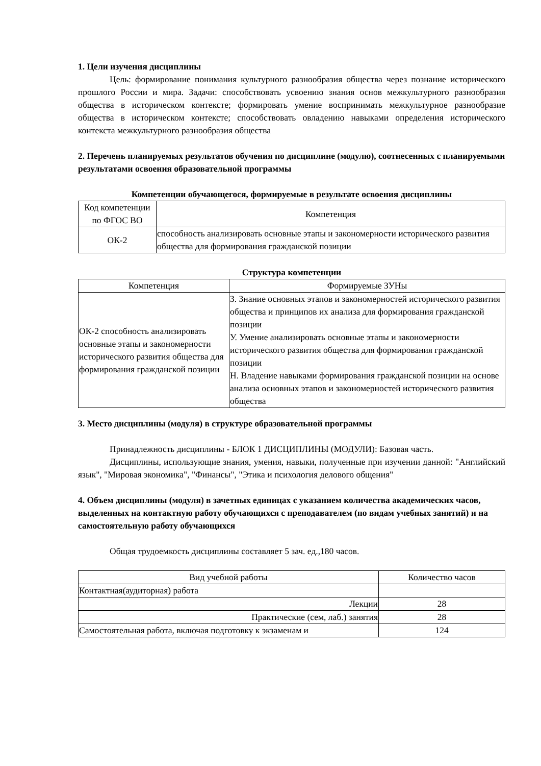1. Цели изучения дисциплины
Цель: формирование понимания культурного разнообразия общества через познание исторического прошлого России и мира. Задачи: способствовать усвоению знания основ межкультурного разнообразия общества в историческом контексте; формировать умение воспринимать межкультурное разнообразие общества в историческом контексте; способствовать овладению навыками определения исторического контекста межкультурного разнообразия общества
2. Перечень планируемых результатов обучения по дисциплине (модулю), соотнесенных с планируемыми результатами освоения образовательной программы
Компетенции обучающегося, формируемые в результате освоения дисциплины
| Код компетенции по ФГОС ВО | Компетенция |
| --- | --- |
| ОК-2 | способность анализировать основные этапы и закономерности исторического развития общества для формирования гражданской позиции |
Структура компетенции
| Компетенция | Формируемые ЗУНы |
| --- | --- |
| ОК-2 способность анализировать основные этапы и закономерности исторического развития общества для формирования гражданской позиции | З. Знание основных этапов и закономерностей исторического развития общества и принципов их анализа для формирования гражданской позиции У. Умение анализировать основные этапы и закономерности исторического развития общества для формирования гражданской позиции Н. Владение навыками формирования гражданской позиции на основе анализа основных этапов и закономерностей исторического развития общества |
3. Место дисциплины (модуля) в структуре образовательной программы
Принадлежность дисциплины - БЛОК 1 ДИСЦИПЛИНЫ (МОДУЛИ): Базовая часть.
Дисциплины, использующие знания, умения, навыки, полученные при изучении данной: "Английский язык", "Мировая экономика", "Финансы", "Этика и психология делового общения"
4. Объем дисциплины (модуля) в зачетных единицах с указанием количества академических часов, выделенных на контактную работу обучающихся с преподавателем (по видам учебных занятий) и на самостоятельную работу обучающихся
Общая трудоемкость дисциплины составляет 5 зач. ед.,180 часов.
| Вид учебной работы | Количество часов |
| --- | --- |
| Контактная(аудиторная) работа | |
| Лекции | 28 |
| Практические (сем, лаб.) занятия | 28 |
| Самостоятельная работа, включая подготовку к экзаменам и | 124 |